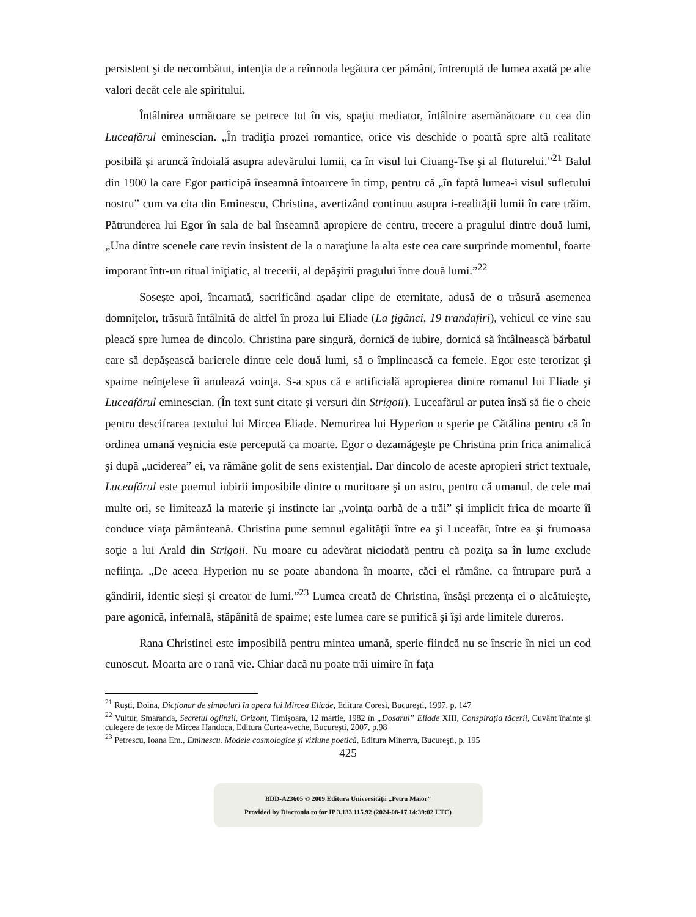persistent şi de necombătut, intenţia de a reînnoda legătura cer pământ, întreruptă de lumea axată pe alte valori decât cele ale spiritului.
Întâlnirea următoare se petrece tot în vis, spaţiu mediator, întâlnire asemănătoare cu cea din Luceafărul eminescian. „În tradiţia prozei romantice, orice vis deschide o poartă spre altă realitate posibilă şi aruncă îndoială asupra adevărului lumii, ca în visul lui Ciuang-Tse şi al fluturelui.”<sup>21</sup> Balul din 1900 la care Egor participă înseamnă întoarcere în timp, pentru că „în faptă lumea-i visul sufletului nostru” cum va cita din Eminescu, Christina, avertizând continuu asupra i-realităţii lumii în care trăim. Pătrunderea lui Egor în sala de bal înseamnă apropiere de centru, trecere a pragului dintre două lumi, „Una dintre scenele care revin insistent de la o naraţiune la alta este cea care surprinde momentul, foarte imporant într-un ritual iniţiatic, al trecerii, al depăşirii pragului între două lumi.”<sup>22</sup>
Soseşte apoi, încarnată, sacrificând aşadar clipe de eternitate, adusă de o trăsură asemenea domniţelor, trăsură întâlnită de altfel în proza lui Eliade (La ţigănci, 19 trandafiri), vehicul ce vine sau pleacă spre lumea de dincolo. Christina pare singură, dornică de iubire, dornică să întâlnească bărbatul care să depăşească barierele dintre cele două lumi, să o împlinească ca femeie. Egor este terorizat şi spaime neînţelese îi anulează voinţa. S-a spus că e artificială apropierea dintre romanul lui Eliade şi Luceafărul eminescian. (În text sunt citate şi versuri din Strigoii). Luceafărul ar putea însă să fie o cheie pentru descifrarea textului lui Mircea Eliade. Nemurirea lui Hyperion o sperie pe Cătălina pentru că în ordinea umană veşnicia este percepută ca moarte. Egor o dezamăgeşte pe Christina prin frica animalică şi după „uciderea” ei, va rămâne golit de sens existenţial. Dar dincolo de aceste apropieri strict textuale, Luceafărul este poemul iubirii imposibile dintre o muritoare şi un astru, pentru că umanul, de cele mai multe ori, se limitează la materie şi instincte iar „voinţa oarbă de a trăi” şi implicit frica de moarte îi conduce viaţa pământeană. Christina pune semnul egalităţii între ea şi Luceafăr, între ea şi frumoasa soţie a lui Arald din Strigoii. Nu moare cu adevărat niciodată pentru că poziţa sa în lume exclude nefiinţa. „De aceea Hyperion nu se poate abandona în moarte, căci el rămâne, ca întrupare pură a gândirii, identic sieşi şi creator de lumi.”<sup>23</sup> Lumea creată de Christina, însăşi prezenţa ei o alcătuieşte, pare agonică, infernală, stăpânită de spaime; este lumea care se purifică şi îşi arde limitele dureros.
Rana Christinei este imposibilă pentru mintea umană, sperie fiindcă nu se înscrie în nici un cod cunoscut. Moarta are o rană vie. Chiar dacă nu poate trăi uimire în faţa
<sup>21</sup> Ruşti, Doina, Dicţionar de simboluri în opera lui Mircea Eliade, Editura Coresi, Bucureşti, 1997, p. 147
<sup>22</sup> Vultur, Smaranda, Secretul oglinzii, Orizont, Timişoara, 12 martie, 1982 în „Dosarul” Eliade XIII, Conspiraţia tăcerii, Cuvânt înainte şi culegere de texte de Mircea Handoca, Editura Curtea-veche, Bucureşti, 2007, p.98
<sup>23</sup> Petrescu, Ioana Em., Eminescu. Modele cosmologice şi viziune poetică, Editura Minerva, Bucureşti, p. 195
425
BDD-A23605 © 2009 Editura Universităţii „Petru Maior”
Provided by Diacronia.ro for IP 3.133.115.92 (2024-08-17 14:39:02 UTC)